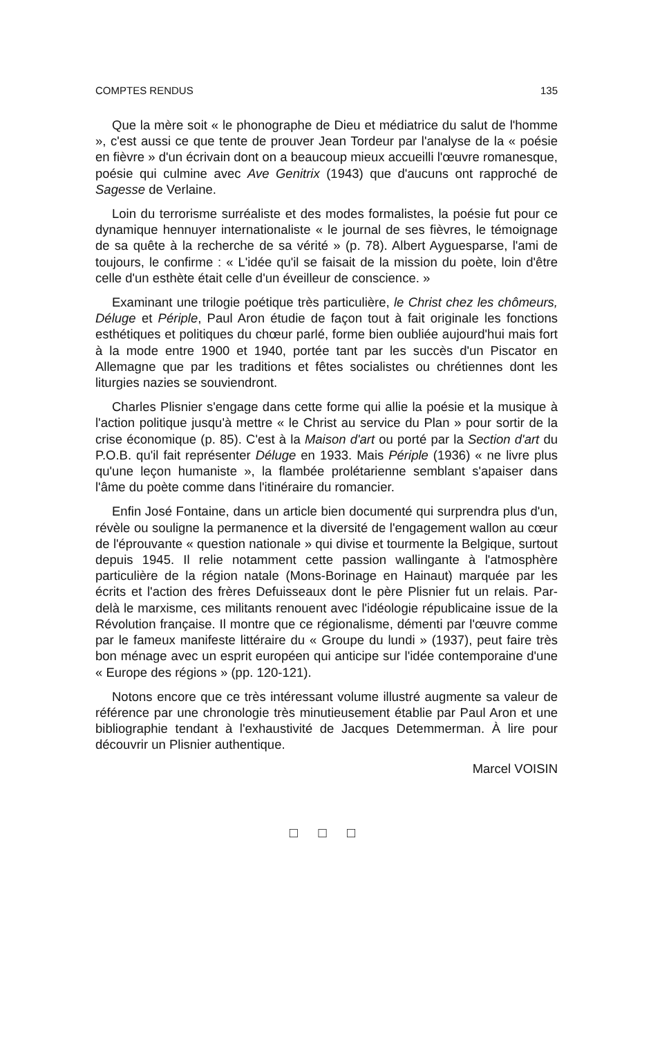COMPTES RENDUS 135
Que la mère soit « le phonographe de Dieu et médiatrice du salut de l'homme », c'est aussi ce que tente de prouver Jean Tordeur par l'analyse de la « poésie en fièvre » d'un écrivain dont on a beaucoup mieux accueilli l'œuvre romanesque, poésie qui culmine avec Ave Genitrix (1943) que d'aucuns ont rapproché de Sagesse de Verlaine.
Loin du terrorisme surréaliste et des modes formalistes, la poésie fut pour ce dynamique hennuyer internationaliste « le journal de ses fièvres, le témoignage de sa quête à la recherche de sa vérité » (p. 78). Albert Ayguesparse, l'ami de toujours, le confirme : « L'idée qu'il se faisait de la mission du poète, loin d'être celle d'un esthète était celle d'un éveilleur de conscience. »
Examinant une trilogie poétique très particulière, le Christ chez les chômeurs, Déluge et Périple, Paul Aron étudie de façon tout à fait originale les fonctions esthétiques et politiques du chœur parlé, forme bien oubliée aujourd'hui mais fort à la mode entre 1900 et 1940, portée tant par les succès d'un Piscator en Allemagne que par les traditions et fêtes socialistes ou chrétiennes dont les liturgies nazies se souviendront.
Charles Plisnier s'engage dans cette forme qui allie la poésie et la musique à l'action politique jusqu'à mettre « le Christ au service du Plan » pour sortir de la crise économique (p. 85). C'est à la Maison d'art ou porté par la Section d'art du P.O.B. qu'il fait représenter Déluge en 1933. Mais Périple (1936) « ne livre plus qu'une leçon humaniste », la flambée prolétarienne semblant s'apaiser dans l'âme du poète comme dans l'itinéraire du romancier.
Enfin José Fontaine, dans un article bien documenté qui surprendra plus d'un, révèle ou souligne la permanence et la diversité de l'engagement wallon au cœur de l'éprouvante « question nationale » qui divise et tourmente la Belgique, surtout depuis 1945. Il relie notamment cette passion wallingante à l'atmosphère particulière de la région natale (Mons-Borinage en Hainaut) marquée par les écrits et l'action des frères Defuisseaux dont le père Plisnier fut un relais. Par-delà le marxisme, ces militants renouent avec l'idéologie républicaine issue de la Révolution française. Il montre que ce régionalisme, démenti par l'œuvre comme par le fameux manifeste littéraire du « Groupe du lundi » (1937), peut faire très bon ménage avec un esprit européen qui anticipe sur l'idée contemporaine d'une « Europe des régions » (pp. 120-121).
Notons encore que ce très intéressant volume illustré augmente sa valeur de référence par une chronologie très minutieusement établie par Paul Aron et une bibliographie tendant à l'exhaustivité de Jacques Detemmerman. À lire pour découvrir un Plisnier authentique.
Marcel VOISIN
□ □ □